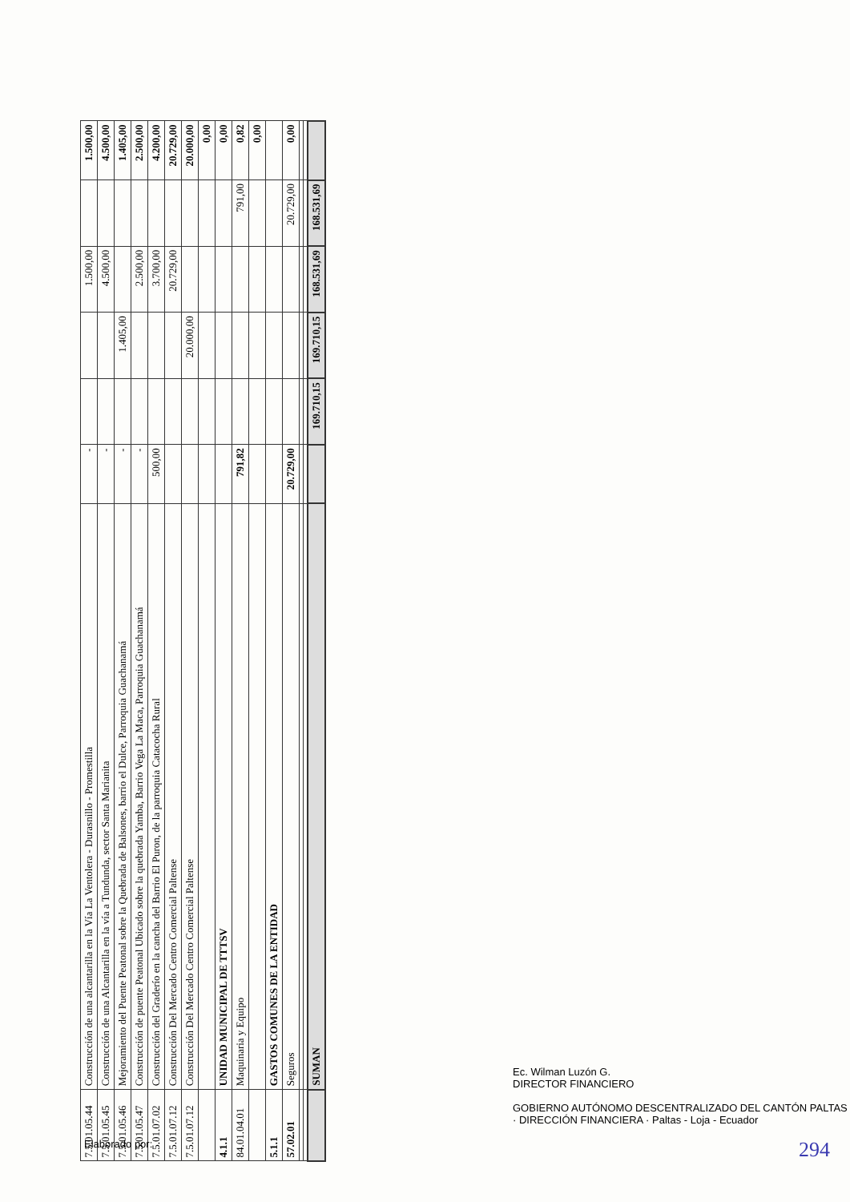| 7.5.01.05.44 | Construcción de una alcantarilla en la Vía La Ventolera - Durasnillo - Promestilla | - | | | 1.500,00 | | 1.500,00 |
| 7.5.01.05.45 | Construcción de una Alcantarilla en la vía a Tundunda, sector Santa Marianita | - | | | 4.500,00 | | 4.500,00 |
| 7.5.01.05.46 | Mejoramiento del Puente Peatonal sobre la Quebrada de Balsones, barrio el Dulce, Parroquia Guachanamá | - | | 1.405,00 | | | 1.405,00 |
| 7.5.01.05.47 | Construcción de puente Peatonal Ubicado sobre la quebrada Yamba, Barrio Vega La Maca, Parroquia Guachanamá | - | | | 2.500,00 | | 2.500,00 |
| 7.5.01.07.02 | Construcción del Graderío en la cancha del Barrio El Puron, de la parroquia Catacocha Rural | 500,00 | | | 3.700,00 | | 4.200,00 |
| 7.5.01.07.12 | Construcción Del Mercado Centro Comercial Paltense | | | | 20.729,00 | | 20.729,00 |
| 7.5.01.07.12 | Construcción Del Mercado Centro Comercial Paltense | | | 20.000,00 | | | 20.000,00 |
| | | | | | | | 0,00 |
| 4.1.1 | UNIDAD MUNICIPAL DE TTTSV | | | | | | 0,00 |
| 84.01.04.01 | Maquinaria y Equipo | 791,82 | | | | 791,00 | 0,82 |
| | | | | | | | 0,00 |
| 5.1.1 | GASTOS COMUNES DE LA ENTIDAD | | | | | | |
| 57.02.01 | Seguros | 20.729,00 | | | | 20.729,00 | 0,00 |
| | SUMAN | | 169.710,15 | 169.710,15 | 168.531,69 | 168.531,69 | |
Elaborado por:
Ec. Wilman Luzón G.
DIRECTOR FINANCIERO
GOBIERNO AUTÓNOMO DESCENTRALIZADO DEL CANTÓN PALTAS · DIRECCIÓN FINANCIERA · Paltas - Loja - Ecuador
294